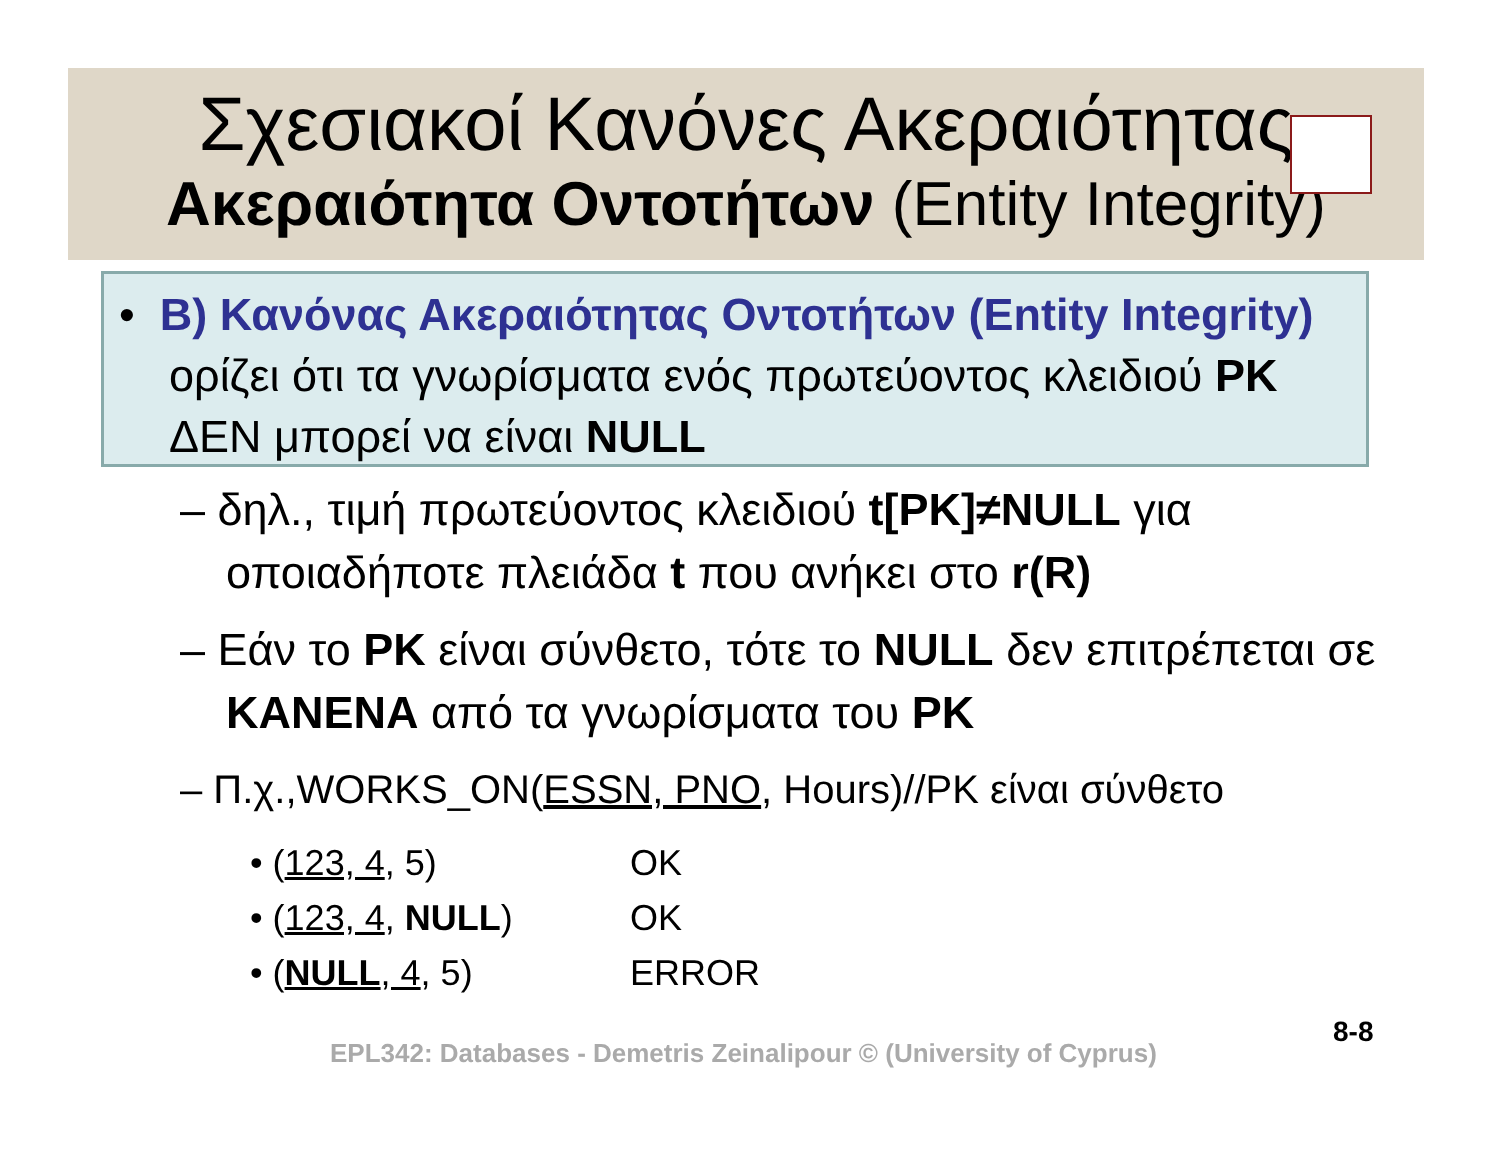Σχεσιακοί Κανόνες Ακεραιότητας
Ακεραιότητα Οντοτήτων (Entity Integrity)
• B) Κανόνας Ακεραιότητας Οντοτήτων (Entity Integrity) ορίζει ότι τα γνωρίσματα ενός πρωτεύοντος κλειδιού PK ΔΕΝ μπορεί να είναι NULL
– δηλ., τιμή πρωτεύοντος κλειδιού t[PK]≠NULL για οποιαδήποτε πλειάδα t που ανήκει στο r(R)
– Εάν το PK είναι σύνθετο, τότε το NULL δεν επιτρέπεται σε ΚΑΝΕΝΑ από τα γνωρίσματα του PK
– Π.χ.,WORKS_ON(ESSN, PNO, Hours)//PK είναι σύνθετο
• (123, 4, 5) OK
• (123, 4, NULL) OK
• (NULL, 4, 5) ERROR
EPL342: Databases - Demetris Zeinalipour © (University of Cyprus)
8-8